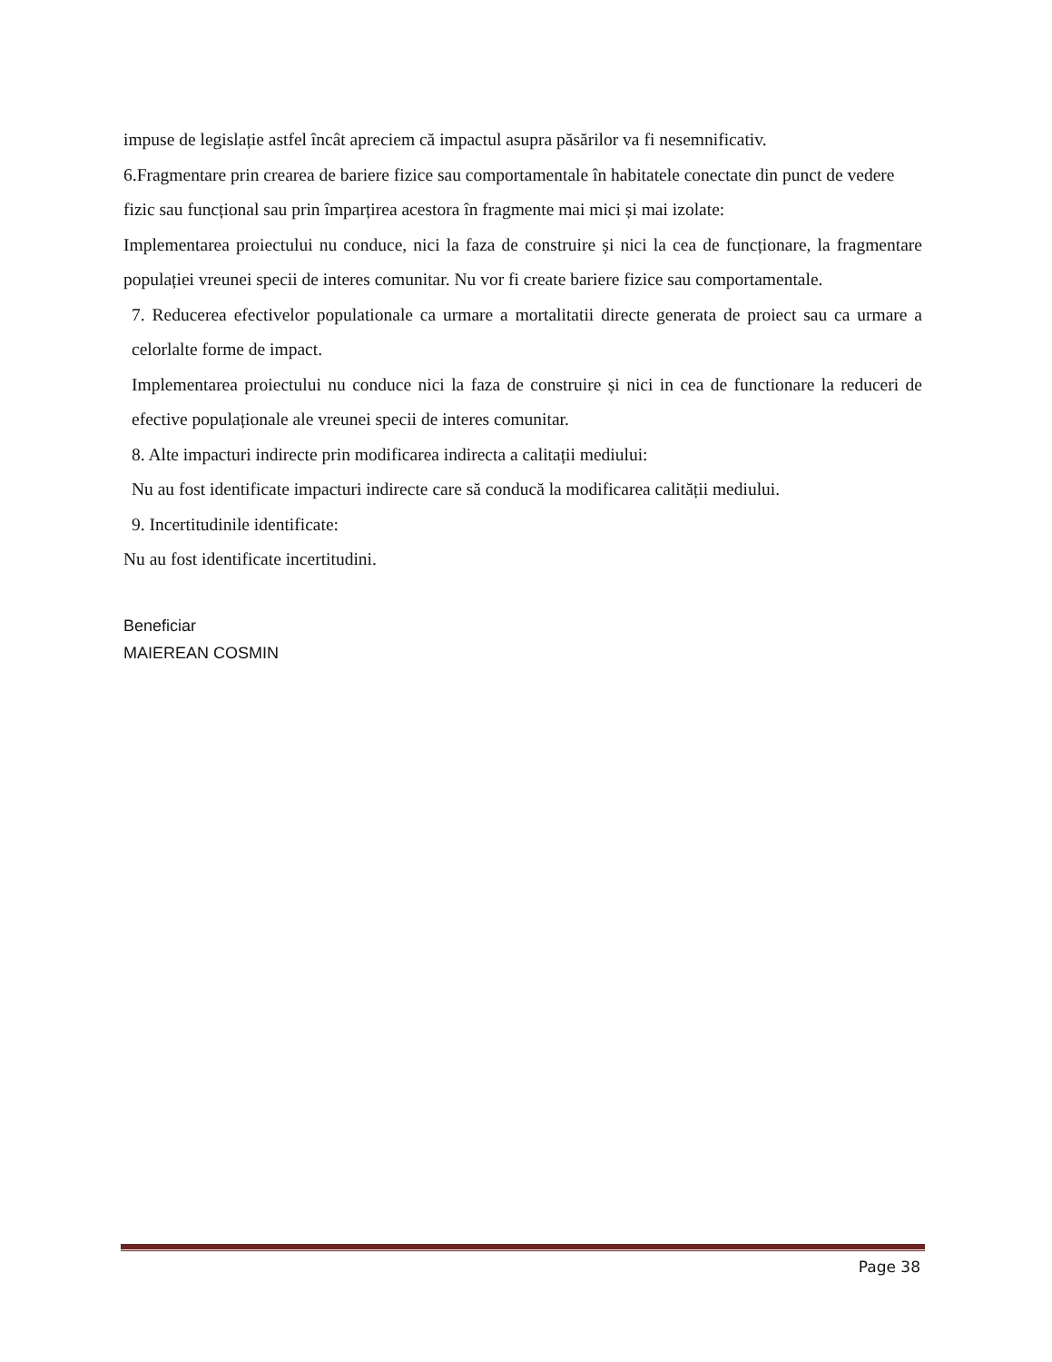impuse de legislație astfel încât apreciem că impactul asupra păsărilor va fi nesemnificativ.
6.Fragmentare prin crearea de bariere fizice sau comportamentale în habitatele conectate din punct de vedere fizic sau funcțional sau prin împarțirea acestora în fragmente mai mici și mai izolate:
Implementarea proiectului nu conduce, nici la faza de construire și nici la cea de funcționare, la fragmentare populației vreunei specii de interes comunitar. Nu vor fi create bariere fizice sau comportamentale.
7. Reducerea efectivelor populationale ca urmare a mortalitatii directe generata de proiect sau ca urmare a celorlalte forme de impact.
Implementarea proiectului nu conduce nici la faza de construire și nici in cea de functionare la reduceri de efective populaționale ale vreunei specii de interes comunitar.
8. Alte impacturi indirecte prin modificarea indirecta a calitații mediului:
Nu au fost identificate impacturi indirecte care să conducă la modificarea calității mediului.
9. Incertitudinile identificate:
Nu au fost identificate incertitudini.
Beneficiar
MAIEREAN COSMIN
Page 38